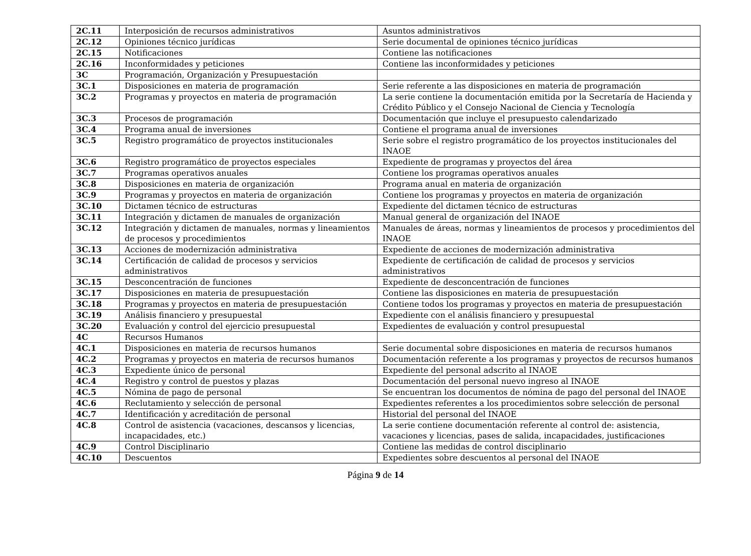| 2C.11 | Interposición de recursos administrativos | Asuntos administrativos |
| 2C.12 | Opiniones técnico jurídicas | Serie documental de opiniones técnico jurídicas |
| 2C.15 | Notificaciones | Contiene las notificaciones |
| 2C.16 | Inconformidades y peticiones | Contiene las inconformidades y peticiones |
| 3C | Programación, Organización y Presupuestación | |
| 3C.1 | Disposiciones en materia de programación | Serie referente a las disposiciones en materia de programación |
| 3C.2 | Programas y proyectos en materia de programación | La serie contiene la documentación emitida por la Secretaría de Hacienda y Crédito Público y el Consejo Nacional de Ciencia y Tecnología |
| 3C.3 | Procesos de programación | Documentación que incluye el presupuesto calendarizado |
| 3C.4 | Programa anual de inversiones | Contiene el programa anual de inversiones |
| 3C.5 | Registro programático de proyectos institucionales | Serie sobre el registro programático de los proyectos institucionales del INAOE |
| 3C.6 | Registro programático de proyectos especiales | Expediente de programas y proyectos del área |
| 3C.7 | Programas operativos anuales | Contiene los programas operativos anuales |
| 3C.8 | Disposiciones en materia de organización | Programa anual en materia de organización |
| 3C.9 | Programas y proyectos en materia de organización | Contiene los programas y proyectos en materia de organización |
| 3C.10 | Dictamen técnico de estructuras | Expediente del dictamen técnico de estructuras |
| 3C.11 | Integración y dictamen de manuales de organización | Manual general de organización del INAOE |
| 3C.12 | Integración y dictamen de manuales, normas y lineamientos de procesos y procedimientos | Manuales de áreas, normas y lineamientos de procesos y procedimientos del INAOE |
| 3C.13 | Acciones de modernización administrativa | Expediente de acciones de modernización administrativa |
| 3C.14 | Certificación de calidad de procesos y servicios administrativos | Expediente de certificación de calidad de procesos y servicios administrativos |
| 3C.15 | Desconcentración de funciones | Expediente de desconcentración de funciones |
| 3C.17 | Disposiciones en materia de presupuestación | Contiene las disposiciones en materia de presupuestación |
| 3C.18 | Programas y proyectos en materia de presupuestación | Contiene todos los programas y proyectos en materia de presupuestación |
| 3C.19 | Análisis financiero y presupuestal | Expediente con el análisis financiero y presupuestal |
| 3C.20 | Evaluación y control del ejercicio presupuestal | Expedientes de evaluación y control presupuestal |
| 4C | Recursos Humanos | |
| 4C.1 | Disposiciones en materia de recursos humanos | Serie documental sobre disposiciones en materia de recursos humanos |
| 4C.2 | Programas y proyectos en materia de recursos humanos | Documentación referente a los programas y proyectos de recursos humanos |
| 4C.3 | Expediente único de personal | Expediente del personal adscrito al INAOE |
| 4C.4 | Registro y control de puestos y plazas | Documentación del personal nuevo ingreso al INAOE |
| 4C.5 | Nómina de pago de personal | Se encuentran los documentos de nómina de pago del personal del INAOE |
| 4C.6 | Reclutamiento y selección de personal | Expedientes referentes a los procedimientos sobre selección de personal |
| 4C.7 | Identificación y acreditación de personal | Historial del personal del INAOE |
| 4C.8 | Control de asistencia (vacaciones, descansos y licencias, incapacidades, etc.) | La serie contiene documentación referente al control de: asistencia, vacaciones y licencias, pases de salida, incapacidades, justificaciones |
| 4C.9 | Control Disciplinario | Contiene las medidas de control disciplinario |
| 4C.10 | Descuentos | Expedientes sobre descuentos al personal del INAOE |
Página 9 de 14